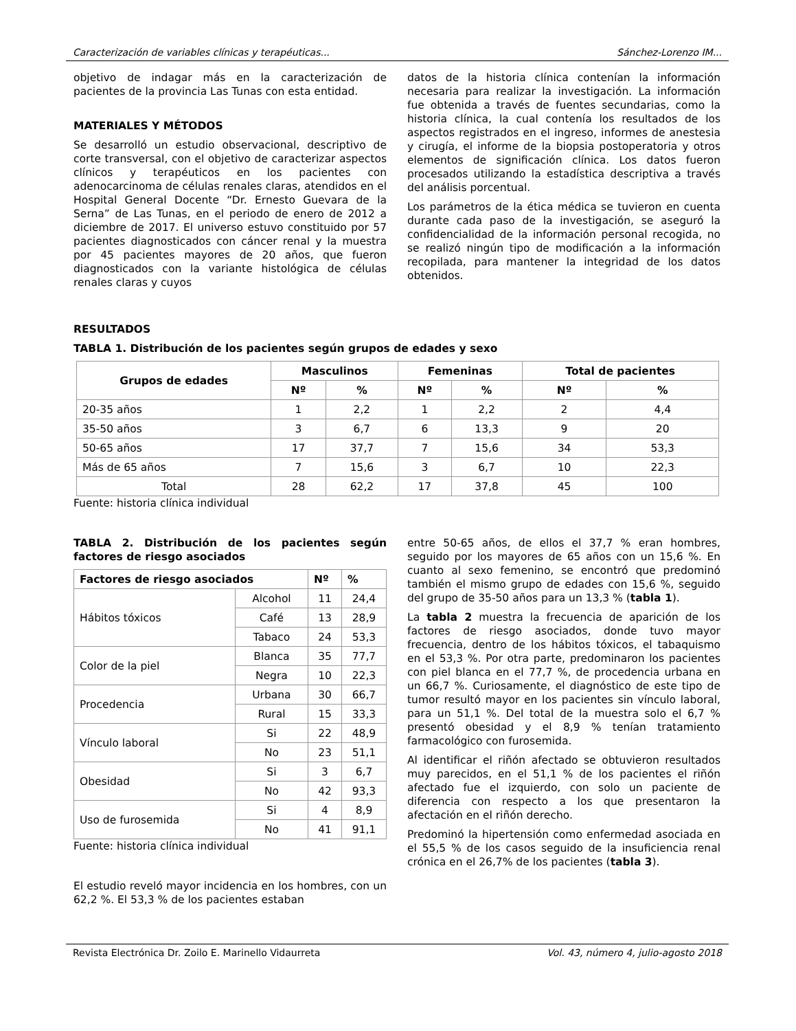Caracterización de variables clínicas y terapéuticas... Sánchez-Lorenzo IM...
objetivo de indagar más en la caracterización de pacientes de la provincia Las Tunas con esta entidad.
MATERIALES Y MÉTODOS
Se desarrolló un estudio observacional, descriptivo de corte transversal, con el objetivo de caracterizar aspectos clínicos y terapéuticos en los pacientes con adenocarcinoma de células renales claras, atendidos en el Hospital General Docente “Dr. Ernesto Guevara de la Serna” de Las Tunas, en el periodo de enero de 2012 a diciembre de 2017. El universo estuvo constituido por 57 pacientes diagnosticados con cáncer renal y la muestra por 45 pacientes mayores de 20 años, que fueron diagnosticados con la variante histológica de células renales claras y cuyos
datos de la historia clínica contenían la información necesaria para realizar la investigación. La información fue obtenida a través de fuentes secundarias, como la historia clínica, la cual contenía los resultados de los aspectos registrados en el ingreso, informes de anestesia y cirugía, el informe de la biopsia postoperatoria y otros elementos de significación clínica. Los datos fueron procesados utilizando la estadística descriptiva a través del análisis porcentual.
Los parámetros de la ética médica se tuvieron en cuenta durante cada paso de la investigación, se aseguró la confidencialidad de la información personal recogida, no se realizó ningún tipo de modificación a la información recopilada, para mantener la integridad de los datos obtenidos.
RESULTADOS
TABLA 1. Distribución de los pacientes según grupos de edades y sexo
| Grupos de edades | Masculinos | | Femeninas | | Total de pacientes | |
| --- | --- | --- | --- | --- | --- | --- |
| | Nº | % | Nº | % | Nº | % |
| 20-35 años | 1 | 2,2 | 1 | 2,2 | 2 | 4,4 |
| 35-50 años | 3 | 6,7 | 6 | 13,3 | 9 | 20 |
| 50-65 años | 17 | 37,7 | 7 | 15,6 | 34 | 53,3 |
| Más de 65 años | 7 | 15,6 | 3 | 6,7 | 10 | 22,3 |
| Total | 28 | 62,2 | 17 | 37,8 | 45 | 100 |
Fuente: historia clínica individual
TABLA 2. Distribución de los pacientes según factores de riesgo asociados
| Factores de riesgo asociados | | Nº | % |
| --- | --- | --- | --- |
| Hábitos tóxicos | Alcohol | 11 | 24,4 |
| | Café | 13 | 28,9 |
| | Tabaco | 24 | 53,3 |
| Color de la piel | Blanca | 35 | 77,7 |
| | Negra | 10 | 22,3 |
| Procedencia | Urbana | 30 | 66,7 |
| | Rural | 15 | 33,3 |
| Vínculo laboral | Si | 22 | 48,9 |
| | No | 23 | 51,1 |
| Obesidad | Si | 3 | 6,7 |
| | No | 42 | 93,3 |
| Uso de furosemida | Si | 4 | 8,9 |
| | No | 41 | 91,1 |
Fuente: historia clínica individual
El estudio reveló mayor incidencia en los hombres, con un 62,2 %. El 53,3 % de los pacientes estaban
entre 50-65 años, de ellos el 37,7 % eran hombres, seguido por los mayores de 65 años con un 15,6 %. En cuanto al sexo femenino, se encontró que predominó también el mismo grupo de edades con 15,6 %, seguido del grupo de 35-50 años para un 13,3 % (tabla 1).
La tabla 2 muestra la frecuencia de aparición de los factores de riesgo asociados, donde tuvo mayor frecuencia, dentro de los hábitos tóxicos, el tabaquismo en el 53,3 %. Por otra parte, predominaron los pacientes con piel blanca en el 77,7 %, de procedencia urbana en un 66,7 %. Curiosamente, el diagnóstico de este tipo de tumor resultó mayor en los pacientes sin vínculo laboral, para un 51,1 %. Del total de la muestra solo el 6,7 % presentó obesidad y el 8,9 % tenían tratamiento farmacológico con furosemida.
Al identificar el riñón afectado se obtuvieron resultados muy parecidos, en el 51,1 % de los pacientes el riñón afectado fue el izquierdo, con solo un paciente de diferencia con respecto a los que presentaron la afectación en el riñón derecho.
Predominó la hipertensión como enfermedad asociada en el 55,5 % de los casos seguido de la insuficiencia renal crónica en el 26,7% de los pacientes (tabla 3).
Revista Electrónica Dr. Zoilo E. Marinello Vidaurreta Vol. 43, número 4, julio-agosto 2018